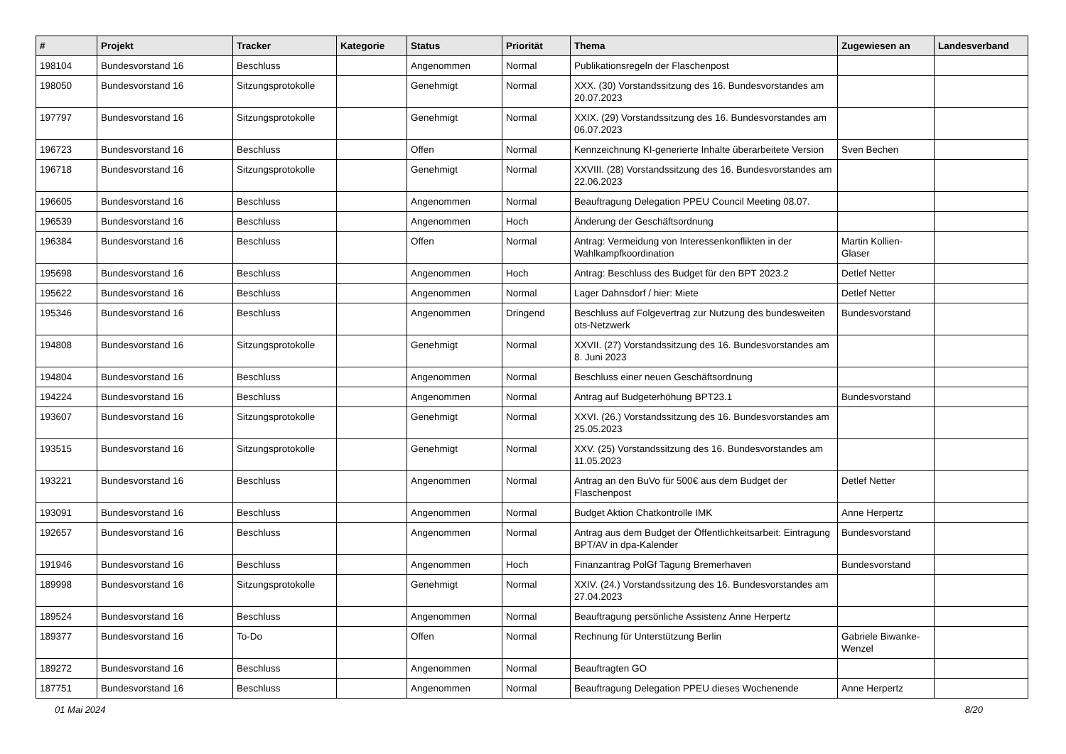| # | Projekt | Tracker | Kategorie | Status | Priorität | Thema | Zugewiesen an | Landesverband |
| --- | --- | --- | --- | --- | --- | --- | --- | --- |
| 198104 | Bundesvorstand 16 | Beschluss | | Angenommen | Normal | Publikationsregeln der Flaschenpost | | |
| 198050 | Bundesvorstand 16 | Sitzungsprotokolle | | Genehmigt | Normal | XXX. (30) Vorstandssitzung des 16. Bundesvorstandes am 20.07.2023 | | |
| 197797 | Bundesvorstand 16 | Sitzungsprotokolle | | Genehmigt | Normal | XXIX. (29) Vorstandssitzung des 16. Bundesvorstandes am 06.07.2023 | | |
| 196723 | Bundesvorstand 16 | Beschluss | | Offen | Normal | Kennzeichnung KI-generierte Inhalte überarbeitete Version | Sven Bechen | |
| 196718 | Bundesvorstand 16 | Sitzungsprotokolle | | Genehmigt | Normal | XXVIII. (28) Vorstandssitzung des 16. Bundesvorstandes am 22.06.2023 | | |
| 196605 | Bundesvorstand 16 | Beschluss | | Angenommen | Normal | Beauftragung Delegation PPEU Council Meeting 08.07. | | |
| 196539 | Bundesvorstand 16 | Beschluss | | Angenommen | Hoch | Änderung der Geschäftsordnung | | |
| 196384 | Bundesvorstand 16 | Beschluss | | Offen | Normal | Antrag: Vermeidung von Interessenkonflikten in der Wahlkampfkoordination | Martin Kollien-Glaser | |
| 195698 | Bundesvorstand 16 | Beschluss | | Angenommen | Hoch | Antrag: Beschluss des Budget für den BPT 2023.2 | Detlef Netter | |
| 195622 | Bundesvorstand 16 | Beschluss | | Angenommen | Normal | Lager Dahnsdorf / hier: Miete | Detlef Netter | |
| 195346 | Bundesvorstand 16 | Beschluss | | Angenommen | Dringend | Beschluss auf Folgevertrag zur Nutzung des bundesweiten ots-Netzwerk | Bundesvorstand | |
| 194808 | Bundesvorstand 16 | Sitzungsprotokolle | | Genehmigt | Normal | XXVII. (27) Vorstandssitzung des 16. Bundesvorstandes am 8. Juni 2023 | | |
| 194804 | Bundesvorstand 16 | Beschluss | | Angenommen | Normal | Beschluss einer neuen Geschäftsordnung | | |
| 194224 | Bundesvorstand 16 | Beschluss | | Angenommen | Normal | Antrag auf Budgeterhöhung BPT23.1 | Bundesvorstand | |
| 193607 | Bundesvorstand 16 | Sitzungsprotokolle | | Genehmigt | Normal | XXVI. (26.) Vorstandssitzung des 16. Bundesvorstandes am 25.05.2023 | | |
| 193515 | Bundesvorstand 16 | Sitzungsprotokolle | | Genehmigt | Normal | XXV. (25) Vorstandssitzung des 16. Bundesvorstandes am 11.05.2023 | | |
| 193221 | Bundesvorstand 16 | Beschluss | | Angenommen | Normal | Antrag an den BuVo für 500€ aus dem Budget der Flaschenpost | Detlef Netter | |
| 193091 | Bundesvorstand 16 | Beschluss | | Angenommen | Normal | Budget Aktion Chatkontrolle IMK | Anne Herpertz | |
| 192657 | Bundesvorstand 16 | Beschluss | | Angenommen | Normal | Antrag aus dem Budget der Öffentlichkeitsarbeit: Eintragung BPT/AV in dpa-Kalender | Bundesvorstand | |
| 191946 | Bundesvorstand 16 | Beschluss | | Angenommen | Hoch | Finanzantrag PolGf Tagung Bremerhaven | Bundesvorstand | |
| 189998 | Bundesvorstand 16 | Sitzungsprotokolle | | Genehmigt | Normal | XXIV. (24.) Vorstandssitzung des 16. Bundesvorstandes am 27.04.2023 | | |
| 189524 | Bundesvorstand 16 | Beschluss | | Angenommen | Normal | Beauftragung persönliche Assistenz Anne Herpertz | | |
| 189377 | Bundesvorstand 16 | To-Do | | Offen | Normal | Rechnung für Unterstützung Berlin | Gabriele Biwanke-Wenzel | |
| 189272 | Bundesvorstand 16 | Beschluss | | Angenommen | Normal | Beauftragten GO | | |
| 187751 | Bundesvorstand 16 | Beschluss | | Angenommen | Normal | Beauftragung Delegation PPEU dieses Wochenende | Anne Herpertz | |
01 Mai 2024 8/20